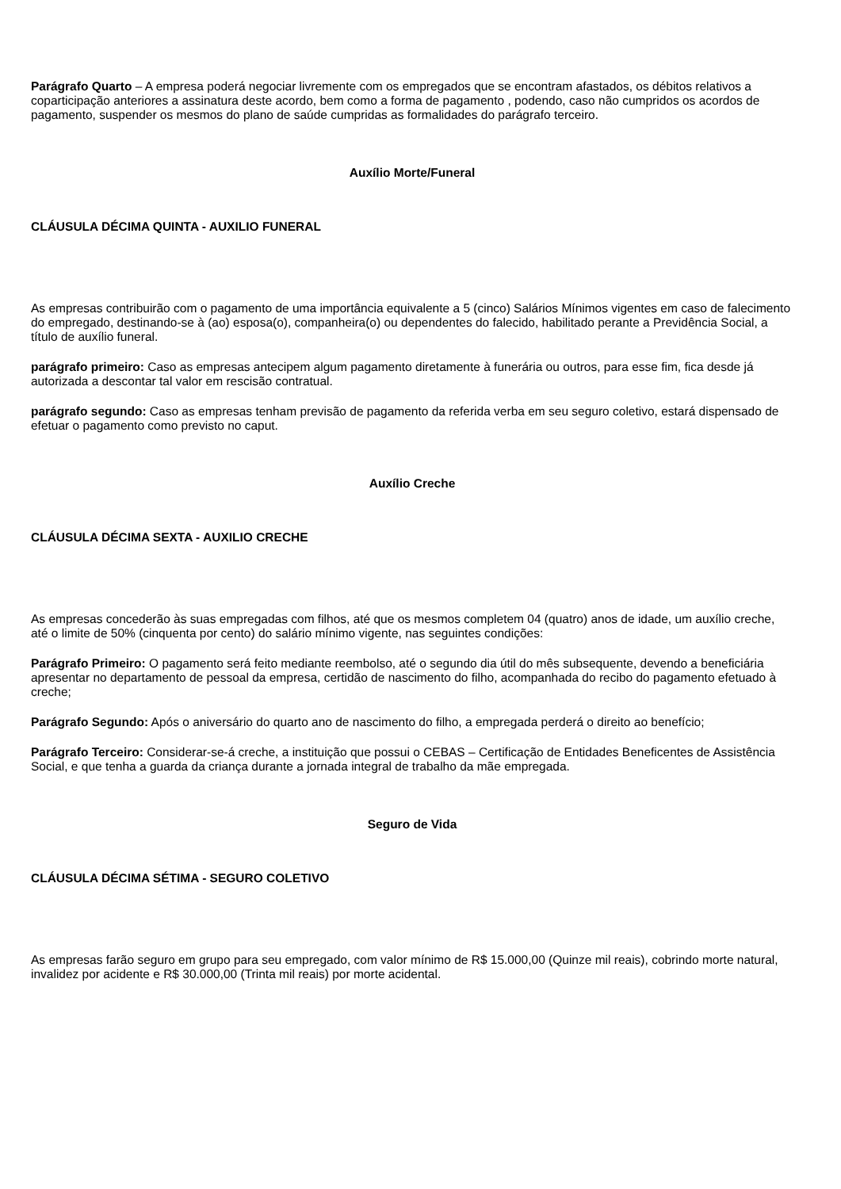Parágrafo Quarto – A empresa poderá negociar livremente com os empregados que se encontram afastados, os débitos relativos a coparticipação anteriores a assinatura deste acordo, bem como a forma de pagamento , podendo, caso não cumpridos os acordos de pagamento, suspender os mesmos do plano de saúde cumpridas as formalidades do parágrafo terceiro.
Auxílio Morte/Funeral
CLÁUSULA DÉCIMA QUINTA - AUXILIO FUNERAL
As empresas contribuirão com o pagamento de uma importância equivalente a 5 (cinco) Salários Mínimos vigentes em caso de falecimento do empregado, destinando-se à (ao) esposa(o), companheira(o) ou dependentes do falecido, habilitado perante a Previdência Social, a título de auxílio funeral.
parágrafo primeiro: Caso as empresas antecipem algum pagamento diretamente à funerária ou outros, para esse fim, fica desde já autorizada a descontar tal valor em rescisão contratual.
parágrafo segundo: Caso as empresas tenham previsão de pagamento da referida verba em seu seguro coletivo, estará dispensado de efetuar o pagamento como previsto no caput.
Auxílio Creche
CLÁUSULA DÉCIMA SEXTA - AUXILIO CRECHE
As empresas concederão às suas empregadas com filhos, até que os mesmos completem 04 (quatro) anos de idade, um auxílio creche, até o limite de 50% (cinquenta por cento) do salário mínimo vigente, nas seguintes condições:
Parágrafo Primeiro: O pagamento será feito mediante reembolso, até o segundo dia útil do mês subsequente, devendo a beneficiária apresentar no departamento de pessoal da empresa, certidão de nascimento do filho, acompanhada do recibo do pagamento efetuado à creche;
Parágrafo Segundo: Após o aniversário do quarto ano de nascimento do filho, a empregada perderá o direito ao benefício;
Parágrafo Terceiro: Considerar-se-á creche, a instituição que possui o CEBAS – Certificação de Entidades Beneficentes de Assistência Social, e que tenha a guarda da criança durante a jornada integral de trabalho da mãe empregada.
Seguro de Vida
CLÁUSULA DÉCIMA SÉTIMA - SEGURO COLETIVO
As empresas farão seguro em grupo para seu empregado, com valor mínimo de R$ 15.000,00 (Quinze mil reais), cobrindo morte natural, invalidez por acidente e R$ 30.000,00 (Trinta mil reais) por morte acidental.